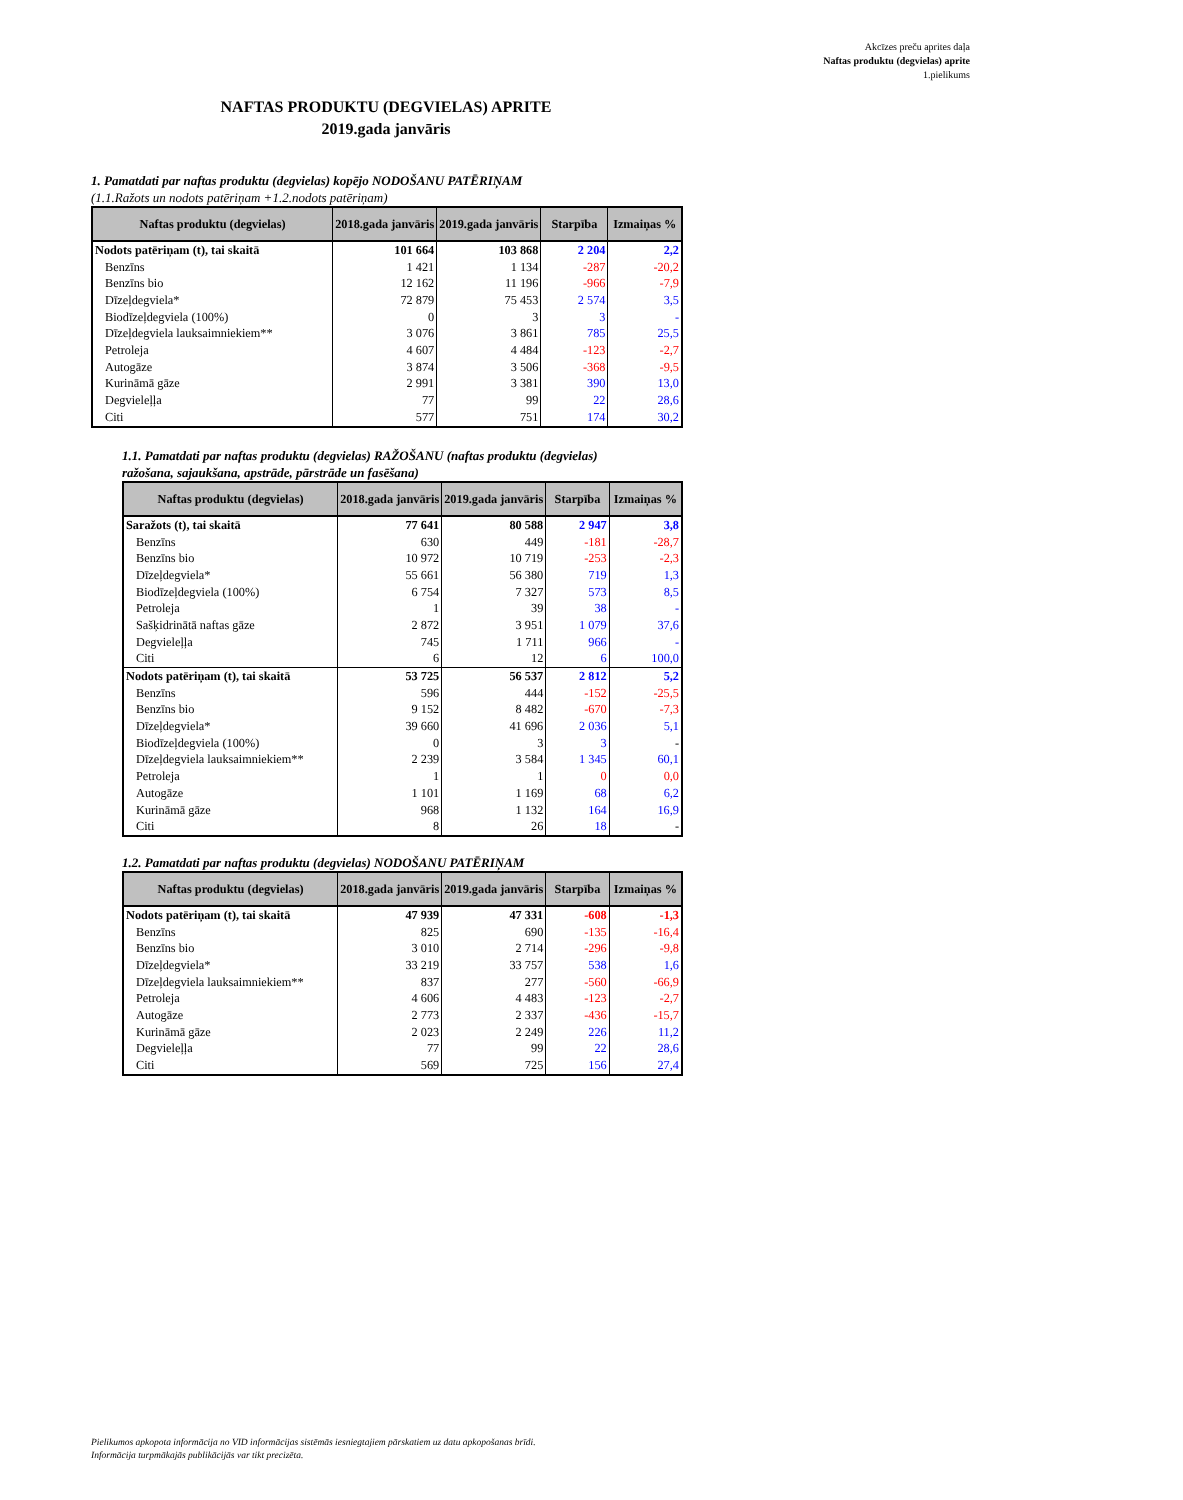Akcīzes preču aprites daļa
Naftas produktu (degvielas) aprite
1.pielikums
NAFTAS PRODUKTU (DEGVIELAS) APRITE
2019.gada janvāris
1. Pamatdati par naftas produktu (degvielas) kopējo NODOŠANU PATĒRIŅAM
(1.1.Ražots un nodots patēriņam +1.2.nodots patēriņam)
| Naftas produktu (degvielas) | 2018.gada janvāris | 2019.gada janvāris | Starpība | Izmaiņas % |
| --- | --- | --- | --- | --- |
| Nodots patēriņam (t), tai skaitā | 101 664 | 103 868 | 2 204 | 2,2 |
| Benzīns | 1 421 | 1 134 | -287 | -20,2 |
| Benzīns bio | 12 162 | 11 196 | -966 | -7,9 |
| Dīzeļdegviela* | 72 879 | 75 453 | 2 574 | 3,5 |
| Biodīzeļdegviela (100%) | 0 | 3 | 3 | - |
| Dīzeļdegviela lauksaimniekiem** | 3 076 | 3 861 | 785 | 25,5 |
| Petroleja | 4 607 | 4 484 | -123 | -2,7 |
| Autogāze | 3 874 | 3 506 | -368 | -9,5 |
| Kurināmā gāze | 2 991 | 3 381 | 390 | 13,0 |
| Degvieleļļa | 77 | 99 | 22 | 28,6 |
| Citi | 577 | 751 | 174 | 30,2 |
1.1. Pamatdati par naftas produktu (degvielas) RAŽOŠANU (naftas produktu (degvielas)
ražošana, sajaukšana, apstrāde, pārstrāde un fasēšana)
| Naftas produktu (degvielas) | 2018.gada janvāris | 2019.gada janvāris | Starpība | Izmaiņas % |
| --- | --- | --- | --- | --- |
| Saražots (t), tai skaitā | 77 641 | 80 588 | 2 947 | 3,8 |
| Benzīns | 630 | 449 | -181 | -28,7 |
| Benzīns bio | 10 972 | 10 719 | -253 | -2,3 |
| Dīzeļdegviela* | 55 661 | 56 380 | 719 | 1,3 |
| Biodīzeļdegviela (100%) | 6 754 | 7 327 | 573 | 8,5 |
| Petroleja | 1 | 39 | 38 | - |
| Sašķidrinātā naftas gāze | 2 872 | 3 951 | 1 079 | 37,6 |
| Degvieleļļa | 745 | 1 711 | 966 | - |
| Citi | 6 | 12 | 6 | 100,0 |
| Nodots patēriņam (t), tai skaitā | 53 725 | 56 537 | 2 812 | 5,2 |
| Benzīns | 596 | 444 | -152 | -25,5 |
| Benzīns bio | 9 152 | 8 482 | -670 | -7,3 |
| Dīzeļdegviela* | 39 660 | 41 696 | 2 036 | 5,1 |
| Biodīzeļdegviela (100%) | 0 | 3 | 3 | - |
| Dīzeļdegviela lauksaimniekiem** | 2 239 | 3 584 | 1 345 | 60,1 |
| Petroleja | 1 | 1 | 0 | 0,0 |
| Autogāze | 1 101 | 1 169 | 68 | 6,2 |
| Kurināmā gāze | 968 | 1 132 | 164 | 16,9 |
| Citi | 8 | 26 | 18 | - |
1.2. Pamatdati par naftas produktu (degvielas) NODOŠANU PATĒRIŅAM
| Naftas produktu (degvielas) | 2018.gada janvāris | 2019.gada janvāris | Starpība | Izmaiņas % |
| --- | --- | --- | --- | --- |
| Nodots patēriņam (t), tai skaitā | 47 939 | 47 331 | -608 | -1,3 |
| Benzīns | 825 | 690 | -135 | -16,4 |
| Benzīns bio | 3 010 | 2 714 | -296 | -9,8 |
| Dīzeļdegviela* | 33 219 | 33 757 | 538 | 1,6 |
| Dīzeļdegviela lauksaimniekiem** | 837 | 277 | -560 | -66,9 |
| Petroleja | 4 606 | 4 483 | -123 | -2,7 |
| Autogāze | 2 773 | 2 337 | -436 | -15,7 |
| Kurināmā gāze | 2 023 | 2 249 | 226 | 11,2 |
| Degvieleļļa | 77 | 99 | 22 | 28,6 |
| Citi | 569 | 725 | 156 | 27,4 |
Pielikumos apkopota informācija no VID informācijas sistēmās iesniegtajiem pārskatiem uz datu apkopošanas brīdi.
Informācija turpmākajās publikācijās var tikt precizēta.